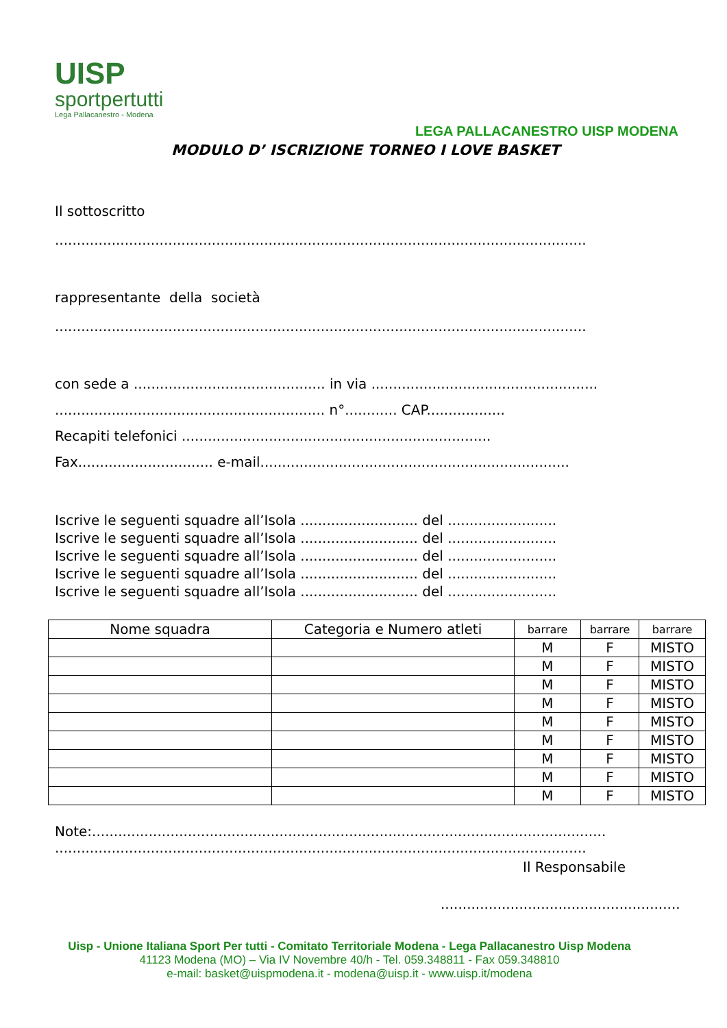UISP
sportpertutti
Lega Pallacanestro - Modena
LEGA PALLACANESTRO UISP MODENA
MODULO D’ ISCRIZIONE TORNEO I LOVE BASKET
Il sottoscritto
..........................................................................................................................
rappresentante della società
..........................................................................................................................
con sede a ............................................ in via ....................................................
.............................................................. n°............ CAP..................
Recapiti telefonici .......................................................................
Fax............................... e-mail.......................................................................
Iscrive le seguenti squadre all’Isola ........................... del .........................
Iscrive le seguenti squadre all’Isola ........................... del .........................
Iscrive le seguenti squadre all’Isola ........................... del .........................
Iscrive le seguenti squadre all’Isola ........................... del .........................
Iscrive le seguenti squadre all’Isola ........................... del .........................
| Nome squadra | Categoria e Numero atleti | barrare | barrare | barrare |
| --- | --- | --- | --- | --- |
| | | M | F | MISTO |
| | | M | F | MISTO |
| | | M | F | MISTO |
| | | M | F | MISTO |
| | | M | F | MISTO |
| | | M | F | MISTO |
| | | M | F | MISTO |
| | | M | F | MISTO |
| | | M | F | MISTO |
Note:......................................................................................................................
..........................................................................................................................
Il Responsabile
.......................................................
Uisp - Unione Italiana Sport Per tutti - Comitato Territoriale Modena - Lega Pallacanestro Uisp Modena
41123 Modena (MO) – Via IV Novembre 40/h - Tel. 059.348811 - Fax 059.348810
e-mail: basket@uispmodena.it - modena@uisp.it - www.uisp.it/modena